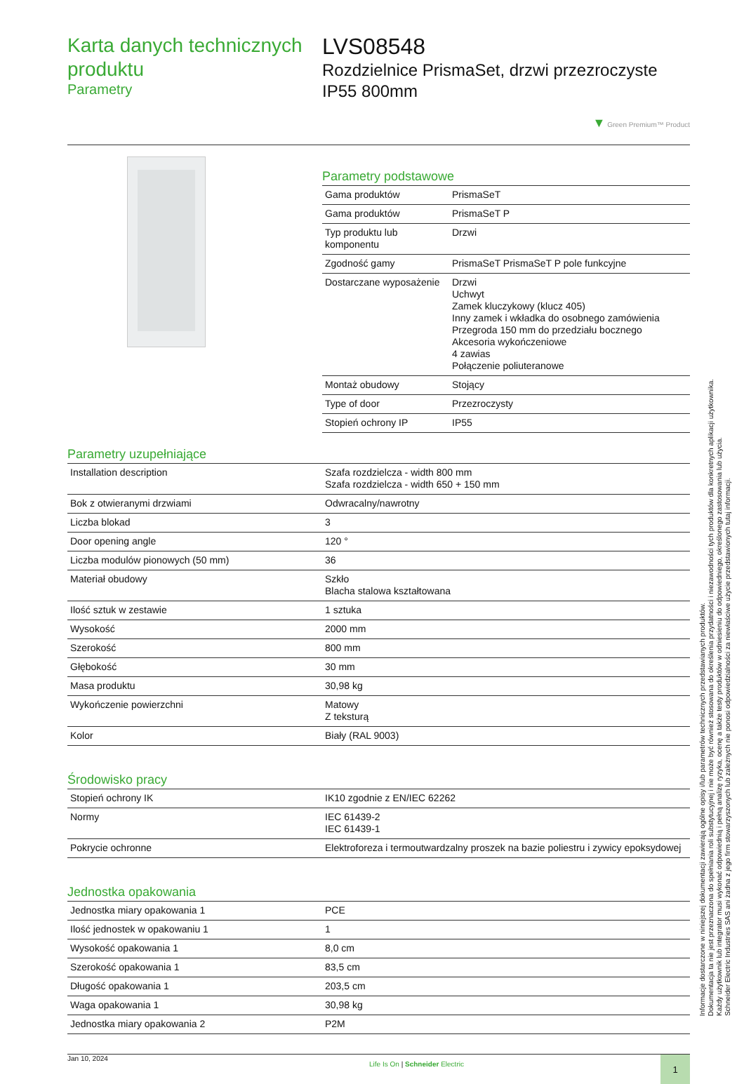Karta danych technicznych produktu
Parametry
LVS08548
Rozdzielnice PrismaSet, drzwi przezroczyste IP55 800mm
▼ Green Premium™ Product
Parametry podstawowe
| Gama produktów | PrismaSeT |
| Gama produktów | PrismaSeT P |
| Typ produktu lub komponentu | Drzwi |
| Zgodność gamy | PrismaSeT PrismaSeT P pole funkcyjne |
| Dostarczane wyposażenie | Drzwi Uchwyt Zamek kluczykowy (klucz 405) Inny zamek i wkładka do osobnego zamówienia Przegroda 150 mm do przedziału bocznego Akcesoria wykończeniowe 4 zawias Połączenie poliuteranowe |
| Montaż obudowy | Stojący |
| Type of door | Przezroczysty |
| Stopień ochrony IP | IP55 |
Parametry uzupełniające
| Installation description | Szafa rozdzielcza - width 800 mm Szafa rozdzielcza - width 650 + 150 mm |
| Bok z otwieranymi drzwiami | Odwracalny/nawrotny |
| Liczba blokad | 3 |
| Door opening angle | 120 ° |
| Liczba modulów pionowych (50 mm) | 36 |
| Materiał obudowy | Szkło Blacha stalowa kształtowana |
| Ilość sztuk w zestawie | 1 sztuka |
| Wysokość | 2000 mm |
| Szerokość | 800 mm |
| Głębokość | 30 mm |
| Masa produktu | 30,98 kg |
| Wykończenie powierzchni | Matowy Z teksturą |
| Kolor | Biały (RAL 9003) |
Środowisko pracy
| Stopień ochrony IK | IK10 zgodnie z EN/IEC 62262 |
| Normy | IEC 61439-2 IEC 61439-1 |
| Pokrycie ochronne | Elektroforeza i termoutwardzalny proszek na bazie poliestru i zywicy epoksydowej |
Jednostka opakowania
| Jednostka miary opakowania 1 | PCE |
| Ilość jednostek w opakowaniu 1 | 1 |
| Wysokość opakowania 1 | 8,0 cm |
| Szerokość opakowania 1 | 83,5 cm |
| Długość opakowania 1 | 203,5 cm |
| Waga opakowania 1 | 30,98 kg |
| Jednostka miary opakowania 2 | P2M |
Jan 10, 2024
Life Is On | Schneider Electric
1
Informacje dostarczone w niniejszej dokumentacji zawierają ogólne opisy i/lub parametrów technicznych przedstawianych produktów.
Dokumentacja ta nie jest przeznaczona do spełniania roli substytucyjnej i nie może być również stosowana do określenia przydatności i niezawodności tych produktów dla konkretnych aplikacji użytkownika.
Każdy użytkownik lub integrator musi wykonać odpowiednią i pełną analizę ryzyka, ocenę a także testy produktów w odniesieniu do odpowiedniego, określonego zastosowania lub użycia.
Schneider Electric Industries SAS ani żadna z jego firm stowarzyszonych lub zależnych nie ponosi odpowiedzialności za niewłaściwe użycie przedstawionych tutaj informacji.